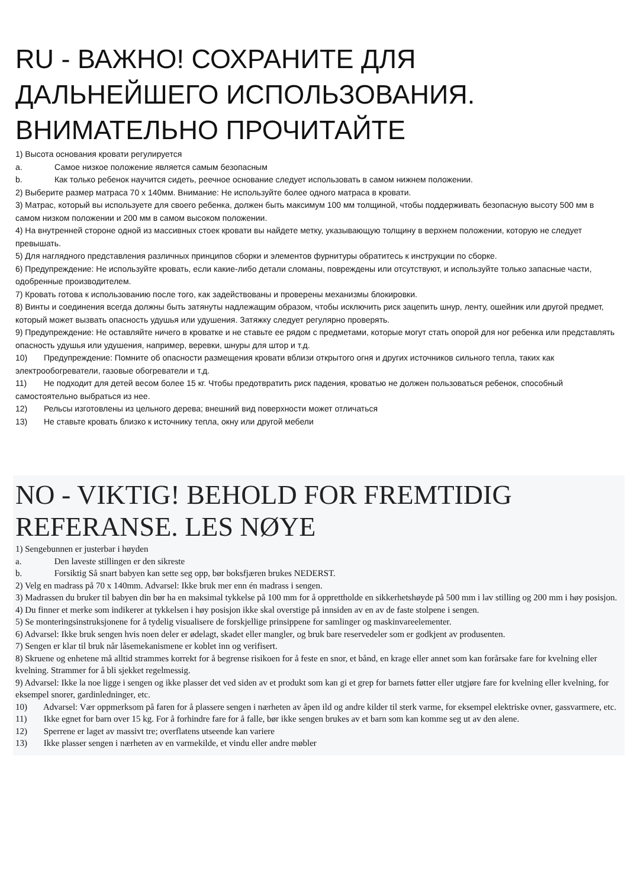RU - ВАЖНО! СОХРАНИТЕ ДЛЯ ДАЛЬНЕЙШЕГО ИСПОЛЬЗОВАНИЯ. ВНИМАТЕЛЬНО ПРОЧИТАЙТЕ
1) Высота основания кровати регулируется
a. Самое низкое положение является самым безопасным
b. Как только ребенок научится сидеть, реечное основание следует использовать в самом нижнем положении.
2) Выберите размер матраса 70 x 140мм. Внимание: Не используйте более одного матраса в кровати.
3) Матрас, который вы используете для своего ребенка, должен быть максимум 100 мм толщиной, чтобы поддерживать безопасную высоту 500 мм в самом низком положении и 200 мм в самом высоком положении.
4) На внутренней стороне одной из массивных стоек кровати вы найдете метку, указывающую толщину в верхнем положении, которую не следует превышать.
5) Для наглядного представления различных принципов сборки и элементов фурнитуры обратитесь к инструкции по сборке.
6) Предупреждение: Не используйте кровать, если какие-либо детали сломаны, повреждены или отсутствуют, и используйте только запасные части, одобренные производителем.
7) Кровать готова к использованию после того, как задействованы и проверены механизмы блокировки.
8) Винты и соединения всегда должны быть затянуты надлежащим образом, чтобы исключить риск зацепить шнур, ленту, ошейник или другой предмет, который может вызвать опасность удушья или удушения. Затяжку следует регулярно проверять.
9) Предупреждение: Не оставляйте ничего в кроватке и не ставьте ее рядом с предметами, которые могут стать опорой для ног ребенка или представлять опасность удушья или удушения, например, веревки, шнуры для штор и т.д.
10) Предупреждение: Помните об опасности размещения кровати вблизи открытого огня и других источников сильного тепла, таких как электрообогреватели, газовые обогреватели и т.д.
11) Не подходит для детей весом более 15 кг. Чтобы предотвратить риск падения, кроватью не должен пользоваться ребенок, способный самостоятельно выбраться из нее.
12) Рельсы изготовлены из цельного дерева; внешний вид поверхности может отличаться
13) Не ставьте кровать близко к источнику тепла, окну или другой мебели
NO - VIKTIG! BEHOLD FOR FREMTIDIG REFERANSE. LES NØYE
1) Sengebunnen er justerbar i høyden
a. Den laveste stillingen er den sikreste
b. Forsiktig Så snart babyen kan sette seg opp, bør boksfjæren brukes NEDERST.
2) Velg en madrass på 70 x 140mm. Advarsel: Ikke bruk mer enn én madrass i sengen.
3) Madrassen du bruker til babyen din bør ha en maksimal tykkelse på 100 mm for å opprettholde en sikkerhetshøyde på 500 mm i lav stilling og 200 mm i høy posisjon.
4) Du finner et merke som indikerer at tykkelsen i høy posisjon ikke skal overstige på innsiden av en av de faste stolpene i sengen.
5) Se monteringsinstruksjonene for å tydelig visualisere de forskjellige prinsippene for samlinger og maskinvareelementer.
6) Advarsel: Ikke bruk sengen hvis noen deler er ødelagt, skadet eller mangler, og bruk bare reservedeler som er godkjent av produsenten.
7) Sengen er klar til bruk når låsemekanismene er koblet inn og verifisert.
8) Skruene og enhetene må alltid strammes korrekt for å begrense risikoen for å feste en snor, et bånd, en krage eller annet som kan forårsake fare for kvelning eller kvelning. Strammer for å bli sjekket regelmessig.
9) Advarsel: Ikke la noe ligge i sengen og ikke plasser det ved siden av et produkt som kan gi et grep for barnets føtter eller utgjøre fare for kvelning eller kvelning, for eksempel snorer, gardinledninger, etc.
10) Advarsel: Vær oppmerksom på faren for å plassere sengen i nærheten av åpen ild og andre kilder til sterk varme, for eksempel elektriske ovner, gassvarmere, etc.
11) Ikke egnet for barn over 15 kg. For å forhindre fare for å falle, bør ikke sengen brukes av et barn som kan komme seg ut av den alene.
12) Sperrene er laget av massivt tre; overflatens utseende kan variere
13) Ikke plasser sengen i nærheten av en varmekilde, et vindu eller andre møbler